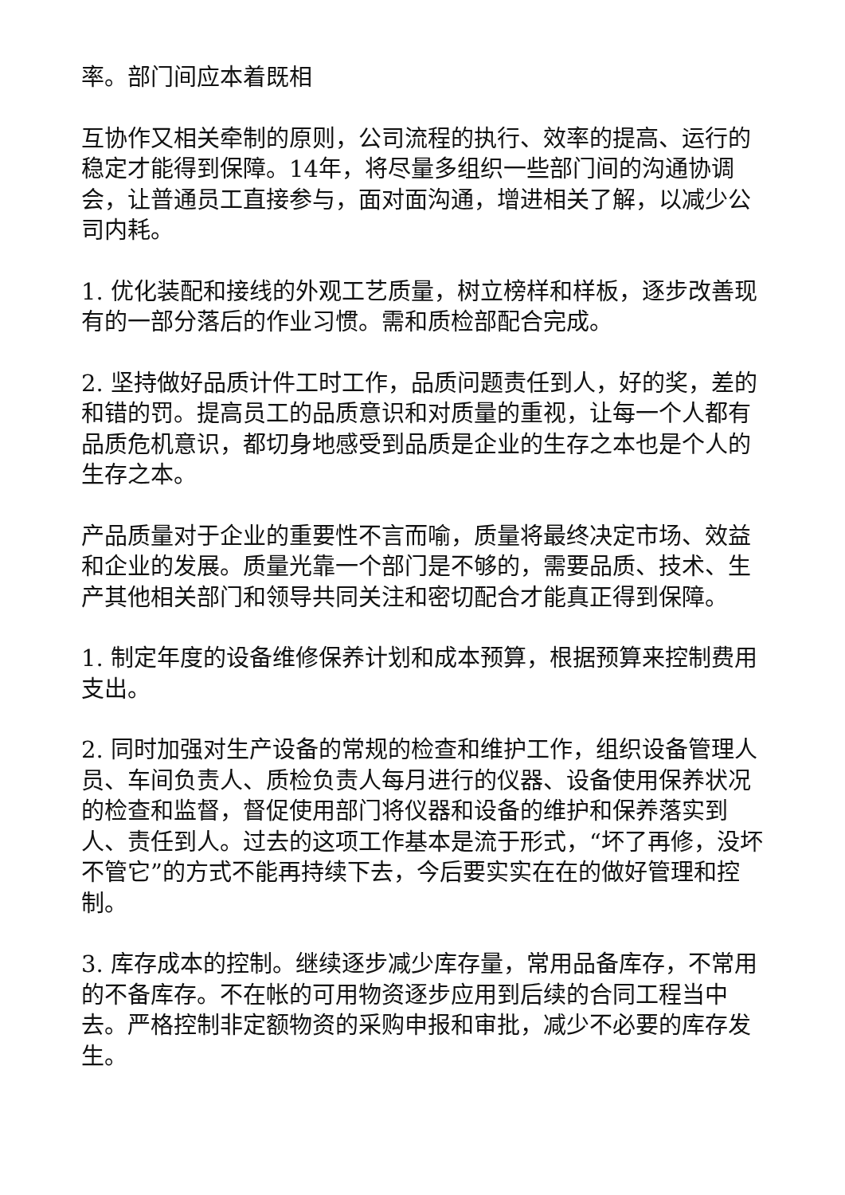率。部门间应本着既相
互协作又相关牵制的原则，公司流程的执行、效率的提高、运行的稳定才能得到保障。14年，将尽量多组织一些部门间的沟通协调会，让普通员工直接参与，面对面沟通，增进相关了解，以减少公司内耗。
1. 优化装配和接线的外观工艺质量，树立榜样和样板，逐步改善现有的一部分落后的作业习惯。需和质检部配合完成。
2. 坚持做好品质计件工时工作，品质问题责任到人，好的奖，差的和错的罚。提高员工的品质意识和对质量的重视，让每一个人都有品质危机意识，都切身地感受到品质是企业的生存之本也是个人的生存之本。
产品质量对于企业的重要性不言而喻，质量将最终决定市场、效益和企业的发展。质量光靠一个部门是不够的，需要品质、技术、生产其他相关部门和领导共同关注和密切配合才能真正得到保障。
1. 制定年度的设备维修保养计划和成本预算，根据预算来控制费用支出。
2. 同时加强对生产设备的常规的检查和维护工作，组织设备管理人员、车间负责人、质检负责人每月进行的仪器、设备使用保养状况的检查和监督，督促使用部门将仪器和设备的维护和保养落实到人、责任到人。过去的这项工作基本是流于形式，“坏了再修，没坏不管它”的方式不能再持续下去，今后要实实在在的做好管理和控制。
3. 库存成本的控制。继续逐步减少库存量，常用品备库存，不常用的不备库存。不在帐的可用物资逐步应用到后续的合同工程当中去。严格控制非定额物资的采购申报和审批，减少不必要的库存发生。